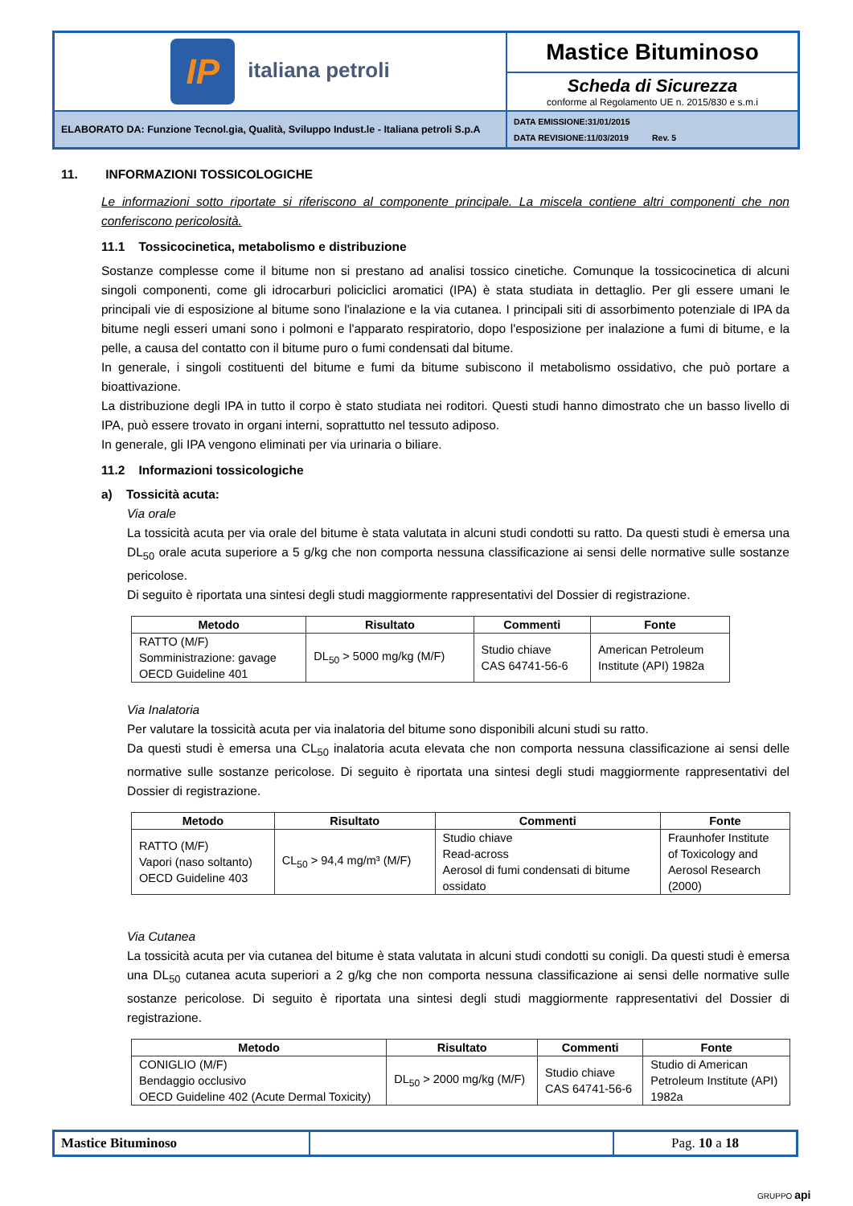| IP italiana petroli | Mastice Bituminoso |
| | Scheda di Sicurezza conforme al Regolamento UE n. 2015/830 e s.m.i |
| ELABORATO DA: Funzione Tecnol.gia, Qualità, Sviluppo Indust.le - Italiana petroli S.p.A | DATA EMISSIONE:31/01/2015 DATA REVISIONE:11/03/2019 Rev. 5 |
11. INFORMAZIONI TOSSICOLOGICHE
Le informazioni sotto riportate si riferiscono al componente principale. La miscela contiene altri componenti che non conferiscono pericolosità.
11.1 Tossicocinetica, metabolismo e distribuzione
Sostanze complesse come il bitume non si prestano ad analisi tossico cinetiche. Comunque la tossicocinetica di alcuni singoli componenti, come gli idrocarburi policiclici aromatici (IPA) è stata studiata in dettaglio. Per gli essere umani le principali vie di esposizione al bitume sono l'inalazione e la via cutanea. I principali siti di assorbimento potenziale di IPA da bitume negli esseri umani sono i polmoni e l'apparato respiratorio, dopo l'esposizione per inalazione a fumi di bitume, e la pelle, a causa del contatto con il bitume puro o fumi condensati dal bitume.
In generale, i singoli costituenti del bitume e fumi da bitume subiscono il metabolismo ossidativo, che può portare a bioattivazione.
La distribuzione degli IPA in tutto il corpo è stato studiata nei roditori. Questi studi hanno dimostrato che un basso livello di IPA, può essere trovato in organi interni, soprattutto nel tessuto adiposo.
In generale, gli IPA vengono eliminati per via urinaria o biliare.
11.2 Informazioni tossicologiche
a) Tossicità acuta:
Via orale
La tossicità acuta per via orale del bitume è stata valutata in alcuni studi condotti su ratto. Da questi studi è emersa una DL<sub>50</sub> orale acuta superiore a 5 g/kg che non comporta nessuna classificazione ai sensi delle normative sulle sostanze pericolose.
Di seguito è riportata una sintesi degli studi maggiormente rappresentativi del Dossier di registrazione.
| Metodo | Risultato | Commenti | Fonte |
| --- | --- | --- | --- |
| RATTO (M/F) Somministrazione: gavage OECD Guideline 401 | DL<sub>50</sub> > 5000 mg/kg (M/F) | Studio chiave CAS 64741-56-6 | American Petroleum Institute (API) 1982a |
Via Inalatoria
Per valutare la tossicità acuta per via inalatoria del bitume sono disponibili alcuni studi su ratto.
Da questi studi è emersa una CL<sub>50</sub> inalatoria acuta elevata che non comporta nessuna classificazione ai sensi delle normative sulle sostanze pericolose. Di seguito è riportata una sintesi degli studi maggiormente rappresentativi del Dossier di registrazione.
| Metodo | Risultato | Commenti | Fonte |
| --- | --- | --- | --- |
| RATTO (M/F) Vapori (naso soltanto) OECD Guideline 403 | CL<sub>50</sub> > 94,4 mg/m³ (M/F) | Studio chiave Read-across Aerosol di fumi condensati di bitume ossidato | Fraunhofer Institute of Toxicology and Aerosol Research (2000) |
Via Cutanea
La tossicità acuta per via cutanea del bitume è stata valutata in alcuni studi condotti su conigli. Da questi studi è emersa una DL<sub>50</sub> cutanea acuta superiori a 2 g/kg che non comporta nessuna classificazione ai sensi delle normative sulle sostanze pericolose. Di seguito è riportata una sintesi degli studi maggiormente rappresentativi del Dossier di registrazione.
| Metodo | Risultato | Commenti | Fonte |
| --- | --- | --- | --- |
| CONIGLIO (M/F) Bendaggio occlusivo OECD Guideline 402 (Acute Dermal Toxicity) | DL<sub>50</sub> > 2000 mg/kg (M/F) | Studio chiave CAS 64741-56-6 | Studio di American Petroleum Institute (API) 1982a |
| Mastice Bituminoso | | Pag. 10 a 18 |
GRUPPO api